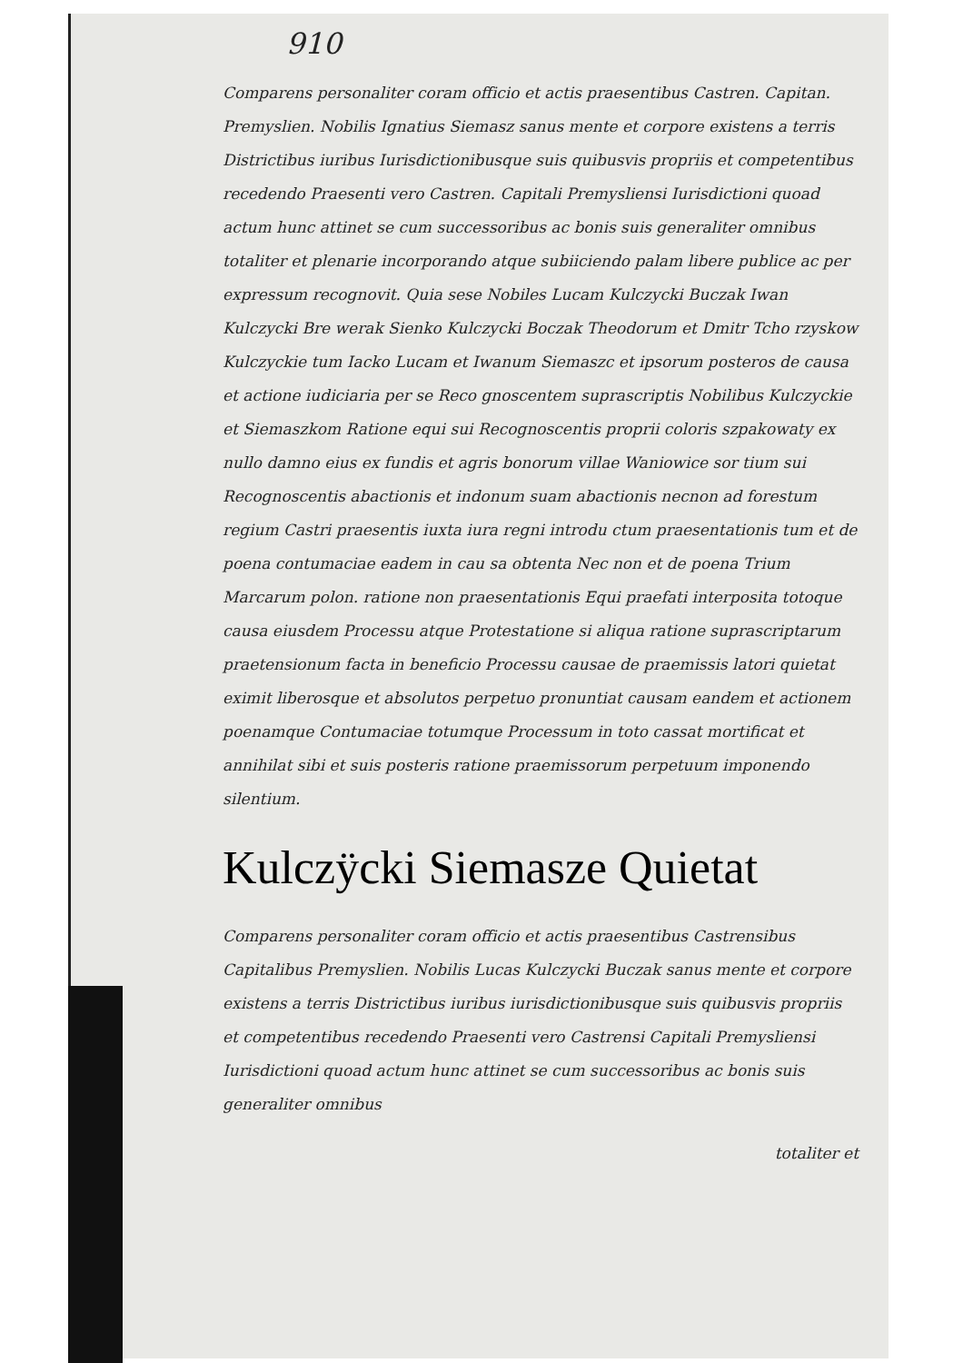910
Comparens personaliter coram officio et actis praesentibus Castren. Capitan. Premyslien. Nobilis Ignatius Siemasz sanus mente et corpore existens a terris Districtibus iuribus Iurisdictionibusque suis quibusvis propriis et competentibus recedendo Praesenti vero Castren. Capitali Premysliensi Iurisdictioni quoad actum hunc attinet se cum successoribus ac bonis suis generaliter omnibus totaliter et plenarie incorporando atque subiiciendo palam libere publice ac per expressum recognovit. Quia sese Nobiles Lucam Kulczycki Buczak Iwan Kulczycki Bre werak Sienko Kulczycki Boczak Theodorum et Dmitr Tcho rzyskow Kulczyckie tum Iacko Lucam et Iwanum Siemaszc et ipsorum posteros de causa et actione iudiciaria per se Reco gnoscentem suprascriptis Nobilibus Kulczyckie et Siemaszkom Ratione equi sui Recognoscentis proprii coloris szpakowaty ex nullo damno eius ex fundis et agris bonorum villae Waniowice sor tium sui Recognoscentis abactionis et indonum suam abactionis necnon ad forestum regium Castri praesentis iuxta iura regni introdu ctum praesentationis tum et de poena contumaciae eadem in cau sa obtenta Nec non et de poena Trium Marcarum polon. ratione non praesentationis Equi praefati interposita totoque causa eiusdem Processu atque Protestatione si aliqua ratione suprascriptarum praetensionum facta in beneficio Processu causae de praemissis latori quietat eximit liberosque et absolutos perpetuo pronuntiat causam eandem et actionem poenamque Contumaciae totumque Processum in toto cassat mortificat et annihilat sibi et suis posteris ratione praemissorum perpetuum imponendo silentium.
Kulczÿcki Siemasze Quietat
Comparens personaliter coram officio et actis praesentibus Castrensibus Capitalibus Premyslien. Nobilis Lucas Kulczycki Buczak sanus mente et corpore existens a terris Districtibus iuribus iurisdictionibusque suis quibusvis propriis et competentibus recedendo Praesenti vero Castrensi Capitali Premysliensi Iurisdictioni quoad actum hunc attinet se cum successoribus ac bonis suis generaliter omnibus
totaliter et